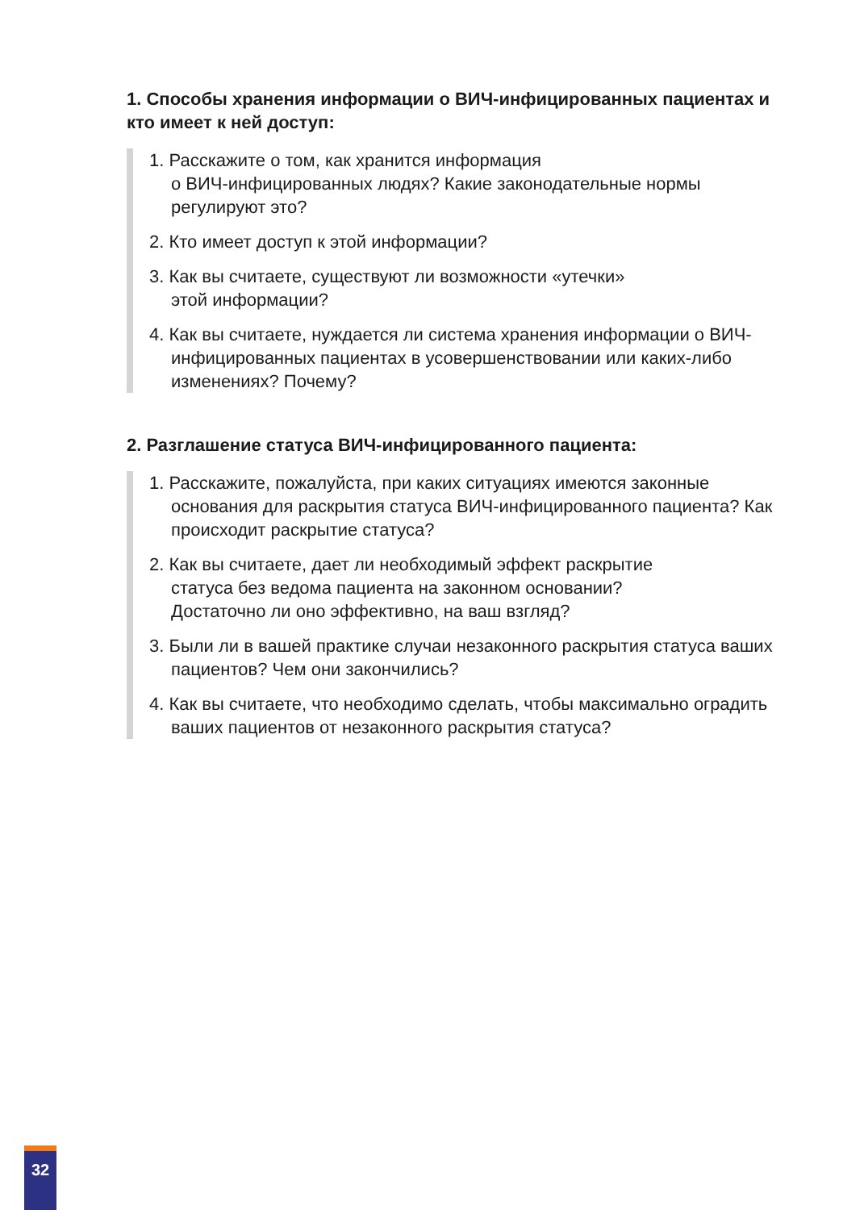1. Способы хранения информации о ВИЧ-инфицированных пациентах и кто имеет к ней доступ:
1. Расскажите о том, как хранится информация
о ВИЧ-инфицированных людях? Какие законодательные нормы регулируют это?
2. Кто имеет доступ к этой информации?
3. Как вы считаете, существуют ли возможности «утечки»
этой информации?
4. Как вы считаете, нуждается ли система хранения информации о ВИЧ-инфицированных пациентах в усовершенствовании или каких-либо изменениях? Почему?
2. Разглашение статуса ВИЧ-инфицированного пациента:
1. Расскажите, пожалуйста, при каких ситуациях имеются законные основания для раскрытия статуса ВИЧ-инфицированного пациента? Как происходит раскрытие статуса?
2. Как вы считаете, дает ли необходимый эффект раскрытие
статуса без ведома пациента на законном основании?
Достаточно ли оно эффективно, на ваш взгляд?
3. Были ли в вашей практике случаи незаконного раскрытия статуса ваших пациентов? Чем они закончились?
4. Как вы считаете, что необходимо сделать, чтобы максимально оградить ваших пациентов от незаконного раскрытия статуса?
32